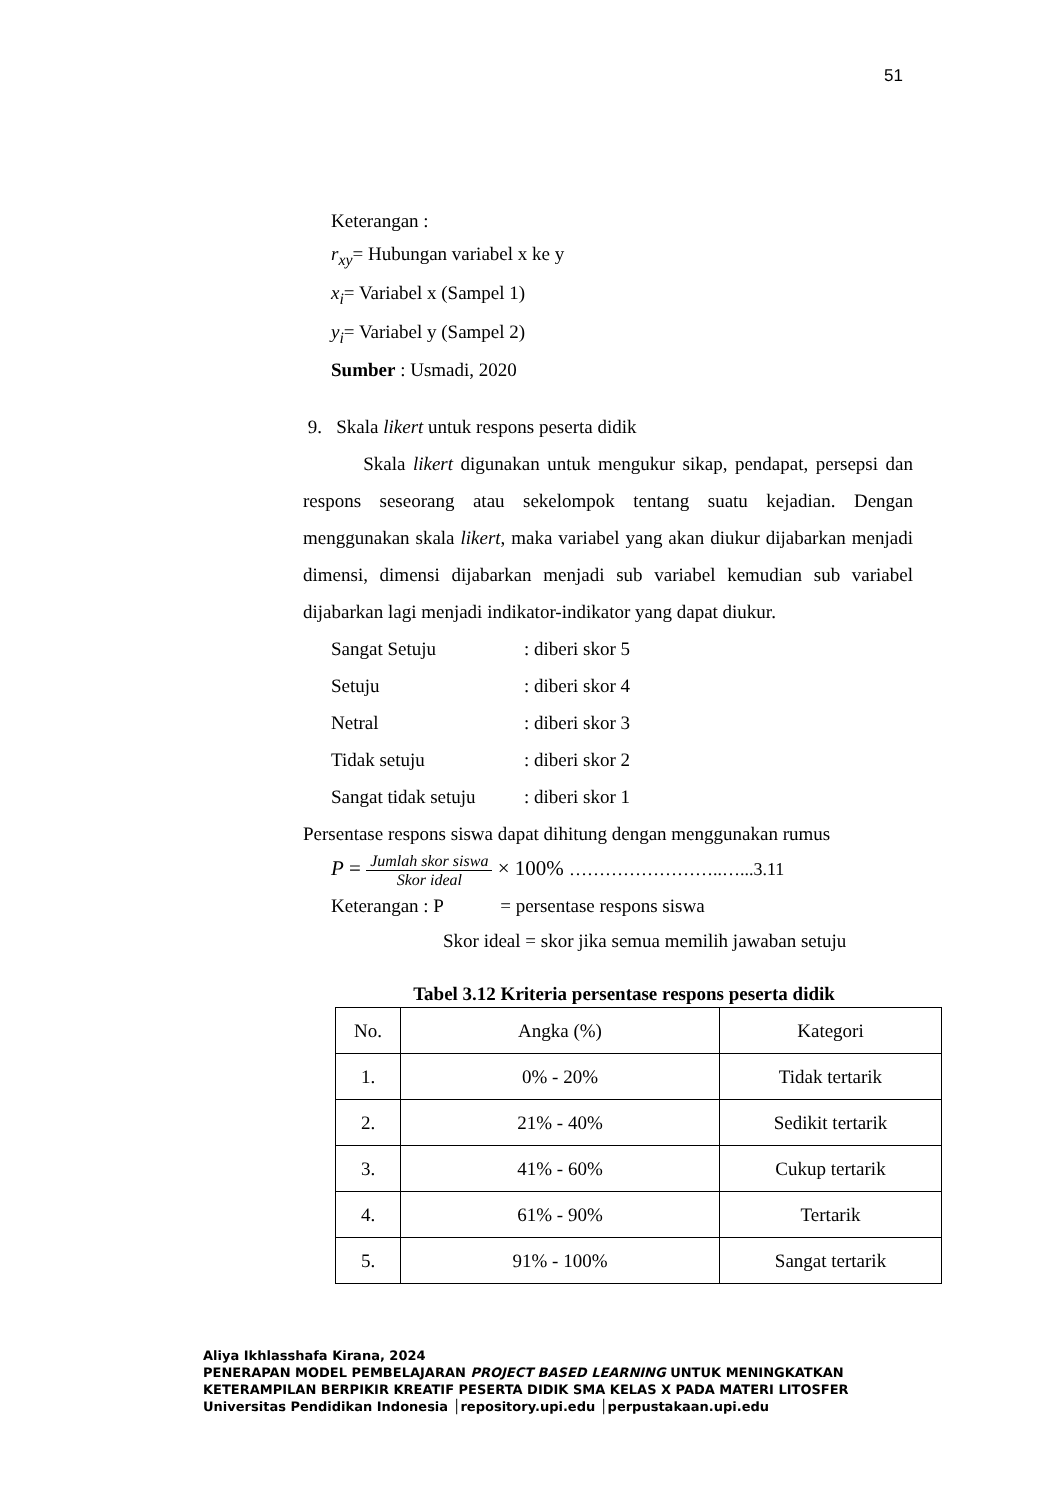51
Keterangan :
r<sub>xy</sub>= Hubungan variabel x ke y
x<sub>i</sub>= Variabel x (Sampel 1)
y<sub>i</sub>= Variabel y (Sampel 2)
Sumber : Usmadi, 2020
9. Skala likert untuk respons peserta didik
Skala likert digunakan untuk mengukur sikap, pendapat, persepsi dan respons seseorang atau sekelompok tentang suatu kejadian. Dengan menggunakan skala likert, maka variabel yang akan diukur dijabarkan menjadi dimensi, dimensi dijabarkan menjadi sub variabel kemudian sub variabel dijabarkan lagi menjadi indikator-indikator yang dapat diukur.
Sangat Setuju: diberi skor 5
Setuju: diberi skor 4
Netral: diberi skor 3
Tidak setuju: diberi skor 2
Sangat tidak setuju: diberi skor 1
Persentase respons siswa dapat dihitung dengan menggunakan rumus
P = Jumlah skor siswa Skor ideal × 100% ……………………..…...3.11
Keterangan : P = persentase respons siswa
Skor ideal = skor jika semua memilih jawaban setuju
Tabel 3.12 Kriteria persentase respons peserta didik
| No. | Angka (%) | Kategori |
| --- | --- | --- |
| 1. | 0% - 20% | Tidak tertarik |
| 2. | 21% - 40% | Sedikit tertarik |
| 3. | 41% - 60% | Cukup tertarik |
| 4. | 61% - 90% | Tertarik |
| 5. | 91% - 100% | Sangat tertarik |
Aliya Ikhlasshafa Kirana, 2024
PENERAPAN MODEL PEMBELAJARAN PROJECT BASED LEARNING UNTUK MENINGKATKAN
KETERAMPILAN BERPIKIR KREATIF PESERTA DIDIK SMA KELAS X PADA MATERI LITOSFER
Universitas Pendidikan Indonesia │repository.upi.edu │perpustakaan.upi.edu